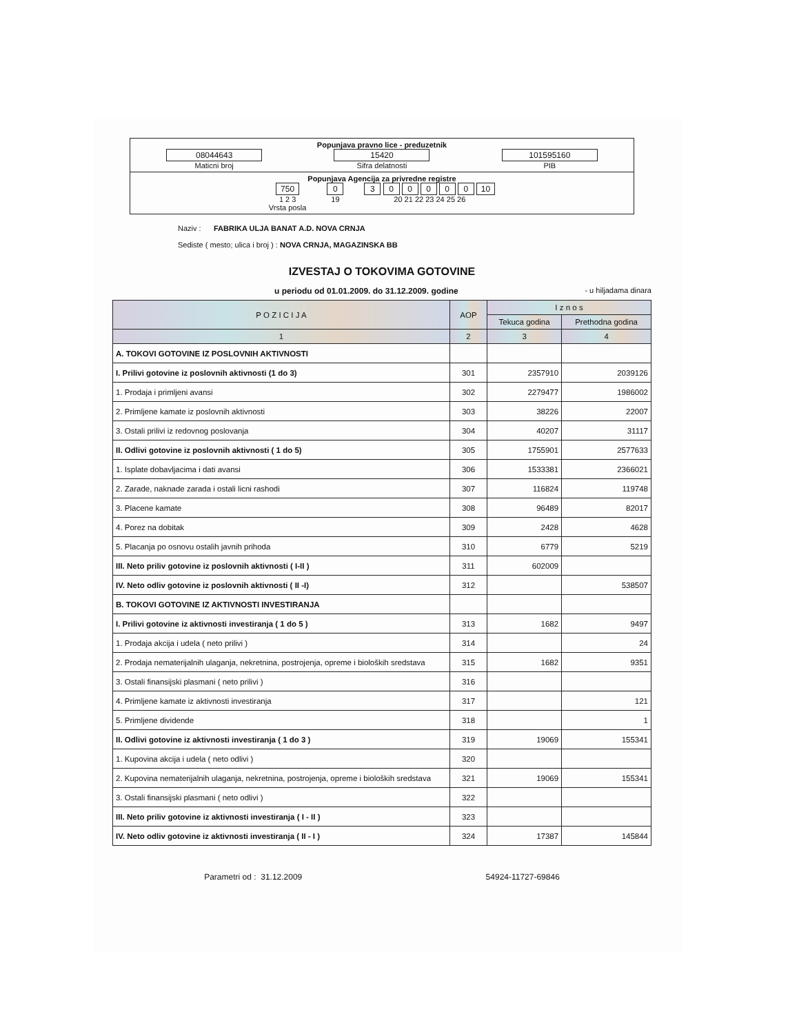Popunjava pravno lice - preduzetnik
08044643
Maticni broj
15420
Sifra delatnosti
101595160
PIB
Popunjava Agencija za privredne registre
750
1 2 3
Vrsta posla
0
19
3 0 0 0 0 0 10
20 21 22 23 24 25 26
Naziv : FABRIKA ULJA BANAT A.D. NOVA CRNJA
Sediste ( mesto; ulica i broj ) : NOVA CRNJA, MAGAZINSKA BB
IZVESTAJ O TOKOVIMA GOTOVINE
u periodu od 01.01.2009. do 31.12.2009. godine - u hiljadama dinara
| P O Z I C I J A | AOP | I z n o s | |
| --- | --- | --- | --- |
| | | Tekuca godina | Prethodna godina |
| 1 | 2 | 3 | 4 |
| A. TOKOVI GOTOVINE IZ POSLOVNIH AKTIVNOSTI | | | |
| I. Prilivi gotovine iz poslovnih aktivnosti (1 do 3) | 301 | 2357910 | 2039126 |
| 1. Prodaja i primljeni avansi | 302 | 2279477 | 1986002 |
| 2. Primljene kamate iz poslovnih aktivnosti | 303 | 38226 | 22007 |
| 3. Ostali prilivi iz redovnog poslovanja | 304 | 40207 | 31117 |
| II. Odlivi gotovine iz poslovnih aktivnosti ( 1 do 5) | 305 | 1755901 | 2577633 |
| 1. Isplate dobavljacima i dati avansi | 306 | 1533381 | 2366021 |
| 2. Zarade, naknade zarada i ostali licni rashodi | 307 | 116824 | 119748 |
| 3. Placene kamate | 308 | 96489 | 82017 |
| 4. Porez na dobitak | 309 | 2428 | 4628 |
| 5. Placanja po osnovu ostalih javnih prihoda | 310 | 6779 | 5219 |
| III. Neto priliv gotovine iz poslovnih aktivnosti ( I-II ) | 311 | 602009 | |
| IV. Neto odliv gotovine iz poslovnih aktivnosti ( II -I) | 312 | | 538507 |
| B. TOKOVI GOTOVINE IZ AKTIVNOSTI INVESTIRANJA | | | |
| I. Prilivi gotovine iz aktivnosti investiranja ( 1 do 5 ) | 313 | 1682 | 9497 |
| 1. Prodaja akcija i udela ( neto prilivi ) | 314 | | 24 |
| 2. Prodaja nematerijalnih ulaganja, nekretnina, postrojenja, opreme i bioloških sredstava | 315 | 1682 | 9351 |
| 3. Ostali finansijski plasmani ( neto prilivi ) | 316 | | |
| 4. Primljene kamate iz aktivnosti investiranja | 317 | | 121 |
| 5. Primljene dividende | 318 | | 1 |
| II. Odlivi gotovine iz aktivnosti investiranja ( 1 do 3 ) | 319 | 19069 | 155341 |
| 1. Kupovina akcija i udela ( neto odlivi ) | 320 | | |
| 2. Kupovina nematerijalnih ulaganja, nekretnina, postrojenja, opreme i bioloških sredstava | 321 | 19069 | 155341 |
| 3. Ostali finansijski plasmani ( neto odlivi ) | 322 | | |
| III. Neto priliv gotovine iz aktivnosti investiranja ( I - II ) | 323 | | |
| IV. Neto odliv gotovine iz aktivnosti investiranja ( II - I ) | 324 | 17387 | 145844 |
Parametri od : 31.12.2009 54924-11727-69846